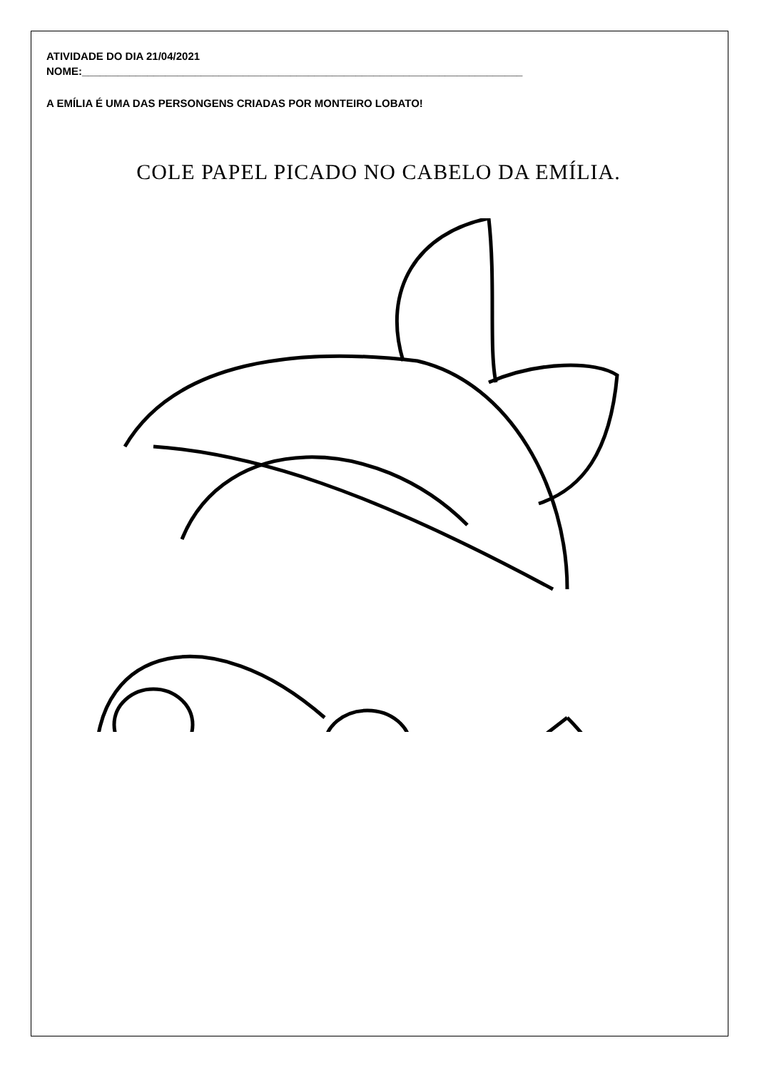ATIVIDADE DO DIA 21/04/2021
NOME:__________________________________________________________________________
A EMÍLIA É UMA DAS PERSONGENS CRIADAS POR MONTEIRO LOBATO!
COLE PAPEL PICADO NO CABELO DA EMÍLIA.